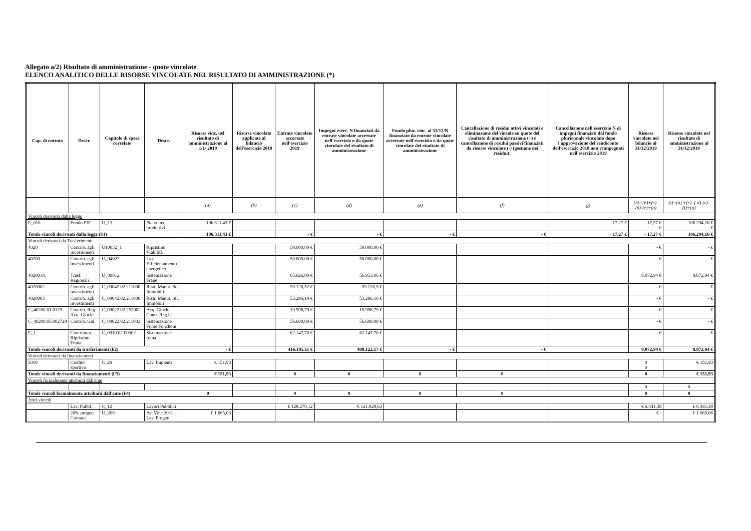Allegato a/2) Risultato di amministrazione - quote vincolate
ELENCO ANALITICO DELLE RISORSE VINCOLATE NEL RISULTATO DI AMMINISTRAZIONE (*)
| Cap. di entrata | Descr. | Capitolo di spesa correlato | Descr. | Risorse vinc. nel risultato di amministrazione al 1/1/ 2019 | Risorse vincolate applicate al bilancio dell'esercizio 2019 | Entrate vincolate accertate nell'esercizio 2019 | Impegni eserc. N finanziati da entrate vincolate accertate nell'esercizio o da quote vincolate del risultato di amministrazione | Fondo plur. vinc. al 31/12/N finanziato da entrate vincolate accertate nell'esercizio o da quote vincolate del risultato di amministrazione | Cancellazione di residui attivi vincolati o eliminazione del vincolo su quote del risultato di amministrazione (+) e cancellazione di residui passivi finanziati da risorse vincolate (-) (gestione dei residui): | Cancellazione nell'esercizio N di impegni finanziati dal fondo pluriennale vincolato dopo l'approvazione del rendiconto dell'esercizio 2018 non reimpegnati nell'esercizio 2019 | Risorse vincolate nel bilancio al 31/12/2019 | Risorse vincolate nel risultato di amministrazione al 31/12/2019 |
| --- | --- | --- | --- | --- | --- | --- | --- | --- | --- | --- | --- | --- |
| | | | | (a) | (b) | (c) | (d) | (e) | (f) | g) | (h)=(b)+(c)-(d)-(e)+(g) | (i)=(a) +(c) -( d)-(e)-(f)+(g) |
| Vincoli derivanti dalla legge | | | | | | | | | | | | |
| E_010 | Fondo PIP | U_13 | Piano ins. produttivi | 106.311,43 € | | | | | | - 17,27 € | - 17,27 € - € | 106.294,16 € - € |
| Totale vincoli derivanti dalla legge (l/1) | | | | 106.311,43 € | | - € | - € | - € | - € | - 17,27 € | - 17,27 € | 106.294,16 € |
| Vincoli derivanti da Trasferimenti | | | | | | | | | | | | |
| 4020 | Contrib. agli investimenti | U10052_1 | Ripristino Viabilità | | | 50.000,00 € | 50.000,00 € | | | | - € | - € |
| 40200 | Contrib. agli investimenti | U_04022 | Lav. Efficientamento energetico | | | 50.000,00 € | 50.000,00 € | | | | - € | - € |
| 40200.01 | Trasf. Regionali | U_09012 | Sistemazione Frane | | | 65.026,00 € | 56.953,06 € | | | | 8.072,94 € | 8.072,94 € |
| 4020002 | Contrib. agli investimenti | C_09042.02.211000 | Ristr. Manut. Str. Immobili | | | 59.126,52 € | 59.126,5 € | | | | - € | - € |
| 4020003 | Contrib. agli investimenti | C_09042.02.211000 | Ristr. Manut. Str. Immobili | | | 53.296,10 € | 53.296,10 € | | | | - € | - € |
| C_40200.01.0129 | Contrib. Reg Acq. Giochi | C_09022.02.252002 | Acq. Giochi Contr. Reg.le | | | 19.998,79 € | 19.998,79 € | | | | - € | - € |
| C_40200.05.002728 | Contrib. Gal | C_09022.02.211003 | Sistemazione Fonte Fonchoni | | | 56.600,00 € | 56.600,00 € | | | | - € | - € |
| E_1 | Contributo Ripristino Frana | C_0910.02.00302 | Sistemazione frana | | | 62.147,70 € | 62.147,70 € | | | | - € | - € |
| Totale vincoli derivanti da trasferimenti (l/2) | | | | - € | | 416.195,11 € | 408.122,17 € | - € | - € | | 8.072,94 € | 8.072,94 € |
| Vincoli derivanti da finanziamenti | | | | | | | | | | | | |
| 5010 | Credito sportivo | C_20 | Lav. Impianti | € 151,93 | | | | | | | 0 0 | € 151,93 |
| Totale vincoli derivanti da finanziamenti (l/3) | | | | € 151,93 | | 0 | 0 | 0 | 0 | | 0 | € 151,93 |
| Vincoli formalmente attribuiti dall'ente | | | | | | | | | | | | |
| | | | | | | | | | | | 0 | 0 |
| Totale vincoli formalmente attribuiti dall'ente (l/4) | | | | 0 | | 0 | 0 | 0 | 0 | | 0 | 0 |
| Altri vincoli | | | | | | | | | | | | |
| | Lav. Pubbl. | C_12 | Lavori Pubblici | | | € 128.270,12 | € 121.828,63 | | | | € 6.441,49 | € 6.441,49 |
| | 20% progett. Comune | U_200 | Av. Vinc 20% Lav. Progett. | € 1.665,06 | | | | | | | € - | € 1.665,06 |